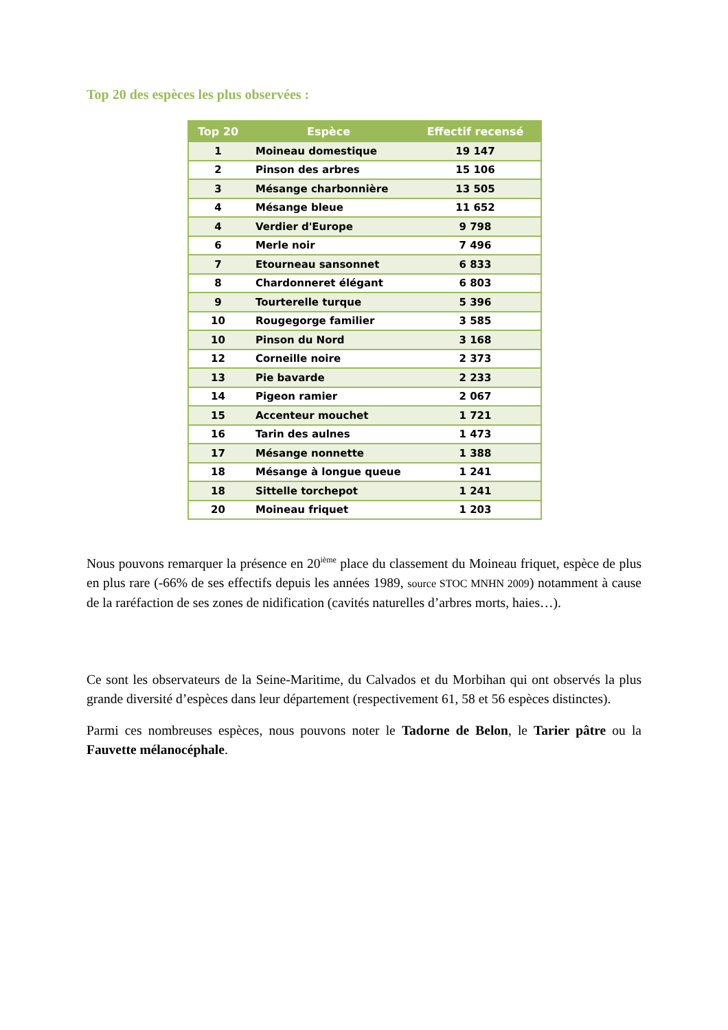Top 20 des espèces les plus observées :
| Top 20 | Espèce | Effectif recensé |
| --- | --- | --- |
| 1 | Moineau domestique | 19 147 |
| 2 | Pinson des arbres | 15 106 |
| 3 | Mésange charbonnière | 13 505 |
| 4 | Mésange bleue | 11 652 |
| 4 | Verdier d'Europe | 9 798 |
| 6 | Merle noir | 7 496 |
| 7 | Etourneau sansonnet | 6 833 |
| 8 | Chardonneret élégant | 6 803 |
| 9 | Tourterelle turque | 5 396 |
| 10 | Rougegorge familier | 3 585 |
| 10 | Pinson du Nord | 3 168 |
| 12 | Corneille noire | 2 373 |
| 13 | Pie bavarde | 2 233 |
| 14 | Pigeon ramier | 2 067 |
| 15 | Accenteur mouchet | 1 721 |
| 16 | Tarin des aulnes | 1 473 |
| 17 | Mésange nonnette | 1 388 |
| 18 | Mésange à longue queue | 1 241 |
| 18 | Sittelle torchepot | 1 241 |
| 20 | Moineau friquet | 1 203 |
Nous pouvons remarquer la présence en 20<sup>ième</sup> place du classement du Moineau friquet, espèce de plus en plus rare (-66% de ses effectifs depuis les années 1989, source STOC MNHN 2009) notamment à cause de la raréfaction de ses zones de nidification (cavités naturelles d’arbres morts, haies…).
Ce sont les observateurs de la Seine-Maritime, du Calvados et du Morbihan qui ont observés la plus grande diversité d’espèces dans leur département (respectivement 61, 58 et 56 espèces distinctes).
Parmi ces nombreuses espèces, nous pouvons noter le Tadorne de Belon, le Tarier pâtre ou la Fauvette mélanocéphale.